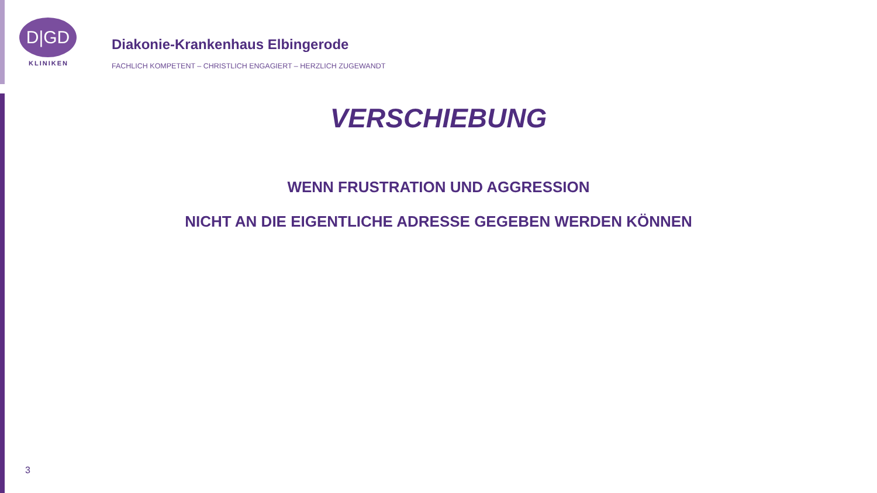D|GD
KLINIKEN
Diakonie-Krankenhaus Elbingerode
FACHLICH KOMPETENT – CHRISTLICH ENGAGIERT – HERZLICH ZUGEWANDT
VERSCHIEBUNG
WENN FRUSTRATION UND AGGRESSION
NICHT AN DIE EIGENTLICHE ADRESSE GEGEBEN WERDEN KÖNNEN
3